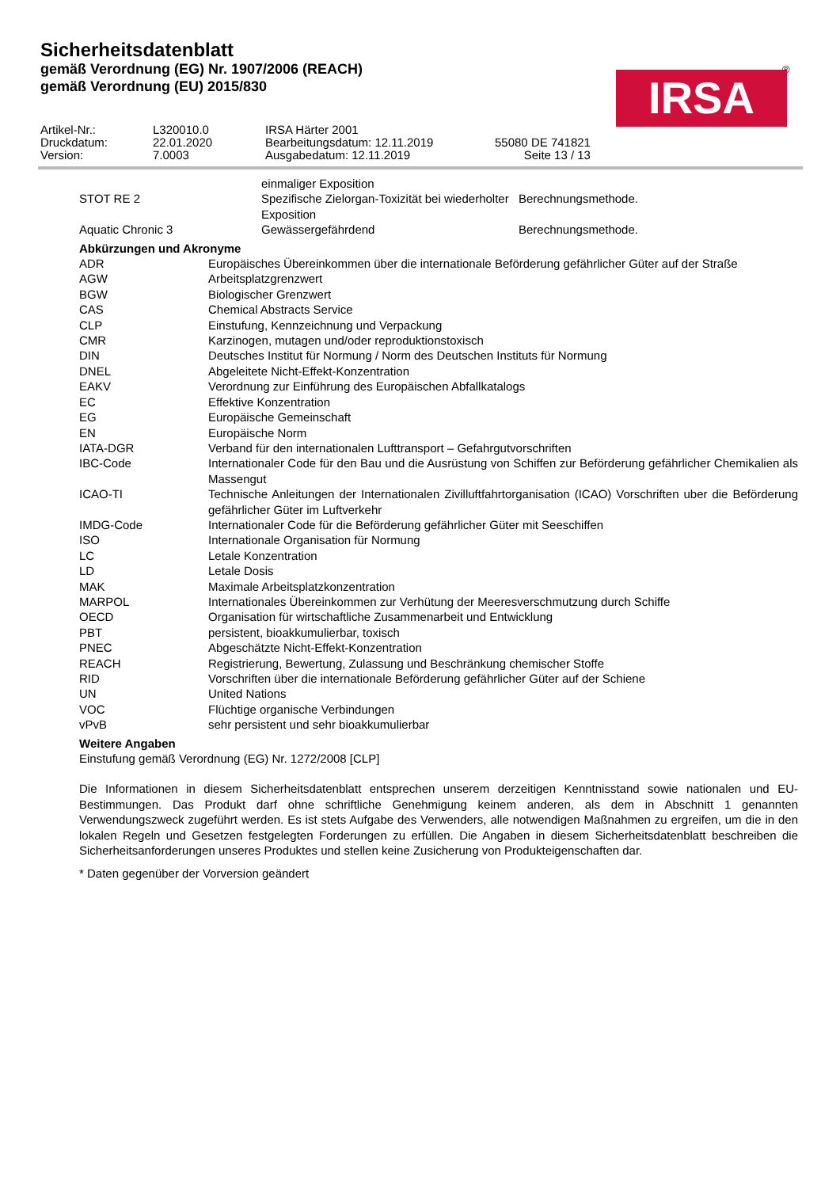Sicherheitsdatenblatt
gemäß Verordnung (EG) Nr. 1907/2006 (REACH)
gemäß Verordnung (EU) 2015/830
®
IRSA
| Artikel-Nr.: | L320010.0 | IRSA Härter 2001 | |
| Druckdatum: | 22.01.2020 | Bearbeitungsdatum: 12.11.2019 | 55080 DE 741821 |
| Version: | 7.0003 | Ausgabedatum: 12.11.2019 | Seite 13 / 13 |
| | einmaliger Exposition | |
| STOT RE 2 | Spezifische Zielorgan-Toxizität bei wiederholter Exposition | Berechnungsmethode. |
| Aquatic Chronic 3 | Gewässergefährdend | Berechnungsmethode. |
Abkürzungen und Akronyme
| ADR | Europäisches Übereinkommen über die internationale Beförderung gefährlicher Güter auf der Straße |
| AGW | Arbeitsplatzgrenzwert |
| BGW | Biologischer Grenzwert |
| CAS | Chemical Abstracts Service |
| CLP | Einstufung, Kennzeichnung und Verpackung |
| CMR | Karzinogen, mutagen und/oder reproduktionstoxisch |
| DIN | Deutsches Institut für Normung / Norm des Deutschen Instituts für Normung |
| DNEL | Abgeleitete Nicht-Effekt-Konzentration |
| EAKV | Verordnung zur Einführung des Europäischen Abfallkatalogs |
| EC | Effektive Konzentration |
| EG | Europäische Gemeinschaft |
| EN | Europäische Norm |
| IATA-DGR | Verband für den internationalen Lufttransport – Gefahrgutvorschriften |
| IBC-Code | Internationaler Code für den Bau und die Ausrüstung von Schiffen zur Beförderung gefährlicher Chemikalien als Massengut |
| ICAO-TI | Technische Anleitungen der Internationalen Zivilluftfahrtorganisation (ICAO) Vorschriften uber die Beförderung gefährlicher Güter im Luftverkehr |
| IMDG-Code | Internationaler Code für die Beförderung gefährlicher Güter mit Seeschiffen |
| ISO | Internationale Organisation für Normung |
| LC | Letale Konzentration |
| LD | Letale Dosis |
| MAK | Maximale Arbeitsplatzkonzentration |
| MARPOL | Internationales Übereinkommen zur Verhütung der Meeresverschmutzung durch Schiffe |
| OECD | Organisation für wirtschaftliche Zusammenarbeit und Entwicklung |
| PBT | persistent, bioakkumulierbar, toxisch |
| PNEC | Abgeschätzte Nicht-Effekt-Konzentration |
| REACH | Registrierung, Bewertung, Zulassung und Beschränkung chemischer Stoffe |
| RID | Vorschriften über die internationale Beförderung gefährlicher Güter auf der Schiene |
| UN | United Nations |
| VOC | Flüchtige organische Verbindungen |
| vPvB | sehr persistent und sehr bioakkumulierbar |
Weitere Angaben
Einstufung gemäß Verordnung (EG) Nr. 1272/2008 [CLP]
Die Informationen in diesem Sicherheitsdatenblatt entsprechen unserem derzeitigen Kenntnisstand sowie nationalen und EU-Bestimmungen. Das Produkt darf ohne schriftliche Genehmigung keinem anderen, als dem in Abschnitt 1 genannten Verwendungszweck zugeführt werden. Es ist stets Aufgabe des Verwenders, alle notwendigen Maßnahmen zu ergreifen, um die in den lokalen Regeln und Gesetzen festgelegten Forderungen zu erfüllen. Die Angaben in diesem Sicherheitsdatenblatt beschreiben die Sicherheitsanforderungen unseres Produktes und stellen keine Zusicherung von Produkteigenschaften dar.
* Daten gegenüber der Vorversion geändert